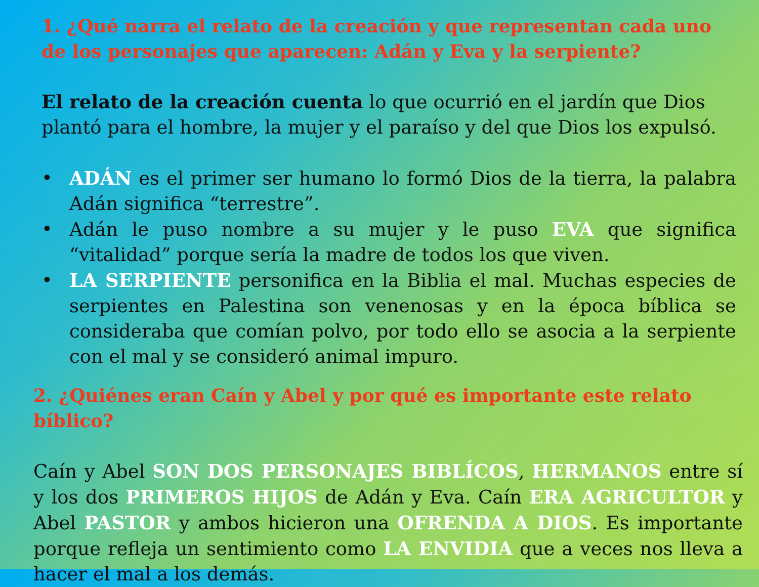1. ¿Qué narra el relato de la creación y que representan cada uno de los personajes que aparecen: Adán y Eva y la serpiente?
El relato de la creación cuenta lo que ocurrió en el jardín que Dios plantó para el hombre, la mujer y el paraíso y del que Dios los expulsó.
• ADÁN es el primer ser humano lo formó Dios de la tierra, la palabra Adán significa “terrestre”.
• Adán le puso nombre a su mujer y le puso EVA que significa “vitalidad” porque sería la madre de todos los que viven.
• LA SERPIENTE personifica en la Biblia el mal. Muchas especies de serpientes en Palestina son venenosas y en la época bíblica se consideraba que comían polvo, por todo ello se asocia a la serpiente con el mal y se consideró animal impuro.
2. ¿Quiénes eran Caín y Abel y por qué es importante este relato bíblico?
Caín y Abel SON DOS PERSONAJES BIBLÍCOS, HERMANOS entre sí y los dos PRIMEROS HIJOS de Adán y Eva. Caín ERA AGRICULTOR y Abel PASTOR y ambos hicieron una OFRENDA A DIOS. Es importante porque refleja un sentimiento como LA ENVIDIA que a veces nos lleva a hacer el mal a los demás.